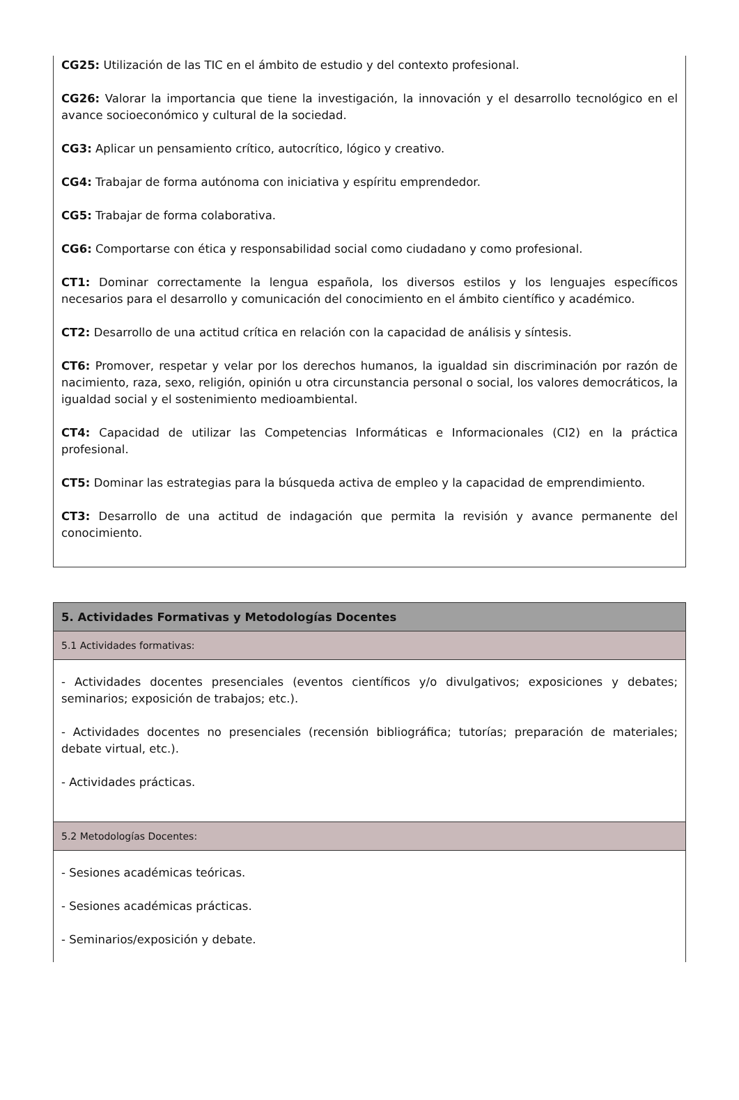CG25: Utilización de las TIC en el ámbito de estudio y del contexto profesional.
CG26: Valorar la importancia que tiene la investigación, la innovación y el desarrollo tecnológico en el avance socioeconómico y cultural de la sociedad.
CG3: Aplicar un pensamiento crítico, autocrítico, lógico y creativo.
CG4: Trabajar de forma autónoma con iniciativa y espíritu emprendedor.
CG5: Trabajar de forma colaborativa.
CG6: Comportarse con ética y responsabilidad social como ciudadano y como profesional.
CT1: Dominar correctamente la lengua española, los diversos estilos y los lenguajes específicos necesarios para el desarrollo y comunicación del conocimiento en el ámbito científico y académico.
CT2: Desarrollo de una actitud crítica en relación con la capacidad de análisis y síntesis.
CT6: Promover, respetar y velar por los derechos humanos, la igualdad sin discriminación por razón de nacimiento, raza, sexo, religión, opinión u otra circunstancia personal o social, los valores democráticos, la igualdad social y el sostenimiento medioambiental.
CT4: Capacidad de utilizar las Competencias Informáticas e Informacionales (CI2) en la práctica profesional.
CT5: Dominar las estrategias para la búsqueda activa de empleo y la capacidad de emprendimiento.
CT3: Desarrollo de una actitud de indagación que permita la revisión y avance permanente del conocimiento.
| 5. Actividades Formativas y Metodologías Docentes |
| 5.1 Actividades formativas: |
| - Actividades docentes presenciales (eventos científicos y/o divulgativos; exposiciones y debates; seminarios; exposición de trabajos; etc.). - Actividades docentes no presenciales (recensión bibliográfica; tutorías; preparación de materiales; debate virtual, etc.). - Actividades prácticas. |
| 5.2 Metodologías Docentes: |
| - Sesiones académicas teóricas. - Sesiones académicas prácticas. - Seminarios/exposición y debate. |